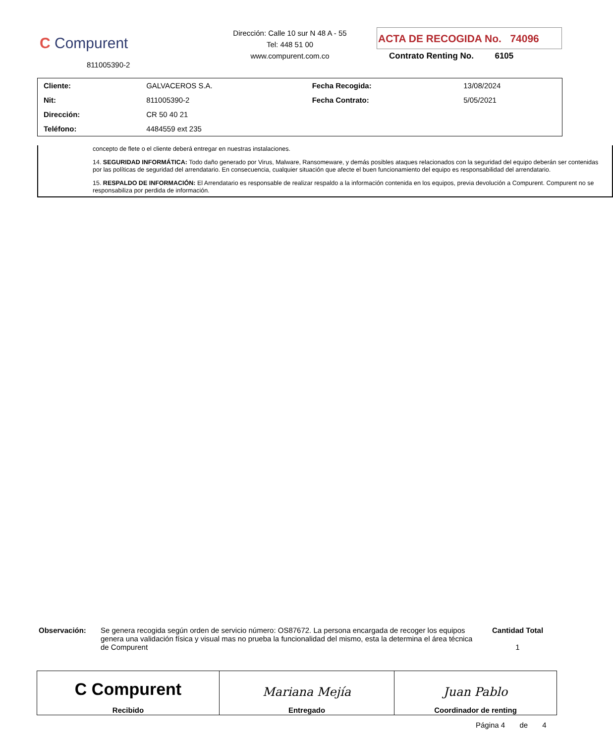C Compurent
811005390-2
Dirección: Calle 10 sur N 48 A - 55
Tel: 448 51 00
www.compurent.com.co
ACTA DE RECOGIDA No. 74096
Contrato Renting No. 6105
| Cliente: | GALVACEROS S.A. | Fecha Recogida: | 13/08/2024 |
| Nit: | 811005390-2 | Fecha Contrato: | 5/05/2021 |
| Dirección: | CR 50 40 21 | | |
| Teléfono: | 4484559 ext 235 | | |
concepto de flete o el cliente deberá entregar en nuestras instalaciones.
14. SEGURIDAD INFORMÁTICA: Todo daño generado por Virus, Malware, Ransomeware, y demás posibles ataques relacionados con la seguridad del equipo deberán ser contenidas por las políticas de seguridad del arrendatario. En consecuencia, cualquier situación que afecte el buen funcionamiento del equipo es responsabilidad del arrendatario.
15. RESPALDO DE INFORMACIÓN: El Arrendatario es responsable de realizar respaldo a la información contenida en los equipos, previa devolución a Compurent. Compurent no se responsabiliza por perdida de información.
Observación: Se genera recogida según orden de servicio número: OS87672. La persona encargada de recoger los equipos genera una validación física y visual mas no prueba la funcionalidad del mismo, esta la determina el área técnica de Compurent
Cantidad Total
1
| C Compurent Recibido | Mariana Mejía Entregado | Juan Pablo Coordinador de renting |
Página 4 de 4